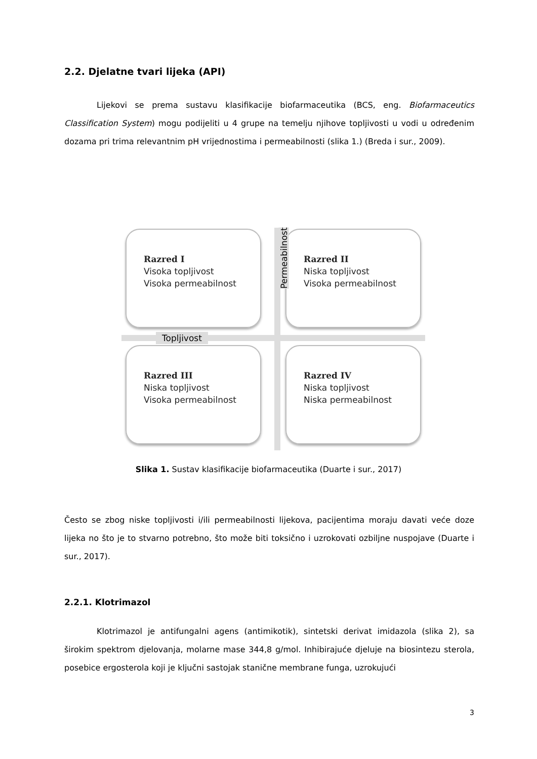2.2. Djelatne tvari lijeka (API)
Lijekovi se prema sustavu klasifikacije biofarmaceutika (BCS, eng. Biofarmaceutics Classification System) mogu podijeliti u 4 grupe na temelju njihove topljivosti u vodi u određenim dozama pri trima relevantnim pH vrijednostima i permeabilnosti (slika 1.) (Breda i sur., 2009).
Razred I
Visoka topljivost
Visoka permeabilnost
Razred II
Niska topljivost
Visoka permeabilnost
Razred III
Niska topljivost
Visoka permeabilnost
Razred IV
Niska topljivost
Niska permeabilnost
Topljivost
Permeabilnost
Slika 1. Sustav klasifikacije biofarmaceutika (Duarte i sur., 2017)
Često se zbog niske topljivosti i/ili permeabilnosti lijekova, pacijentima moraju davati veće doze lijeka no što je to stvarno potrebno, što može biti toksično i uzrokovati ozbiljne nuspojave (Duarte i sur., 2017).
2.2.1. Klotrimazol
Klotrimazol je antifungalni agens (antimikotik), sintetski derivat imidazola (slika 2), sa širokim spektrom djelovanja, molarne mase 344,8 g/mol. Inhibirajuće djeluje na biosintezu sterola, posebice ergosterola koji je ključni sastojak stanične membrane funga, uzrokujući
3